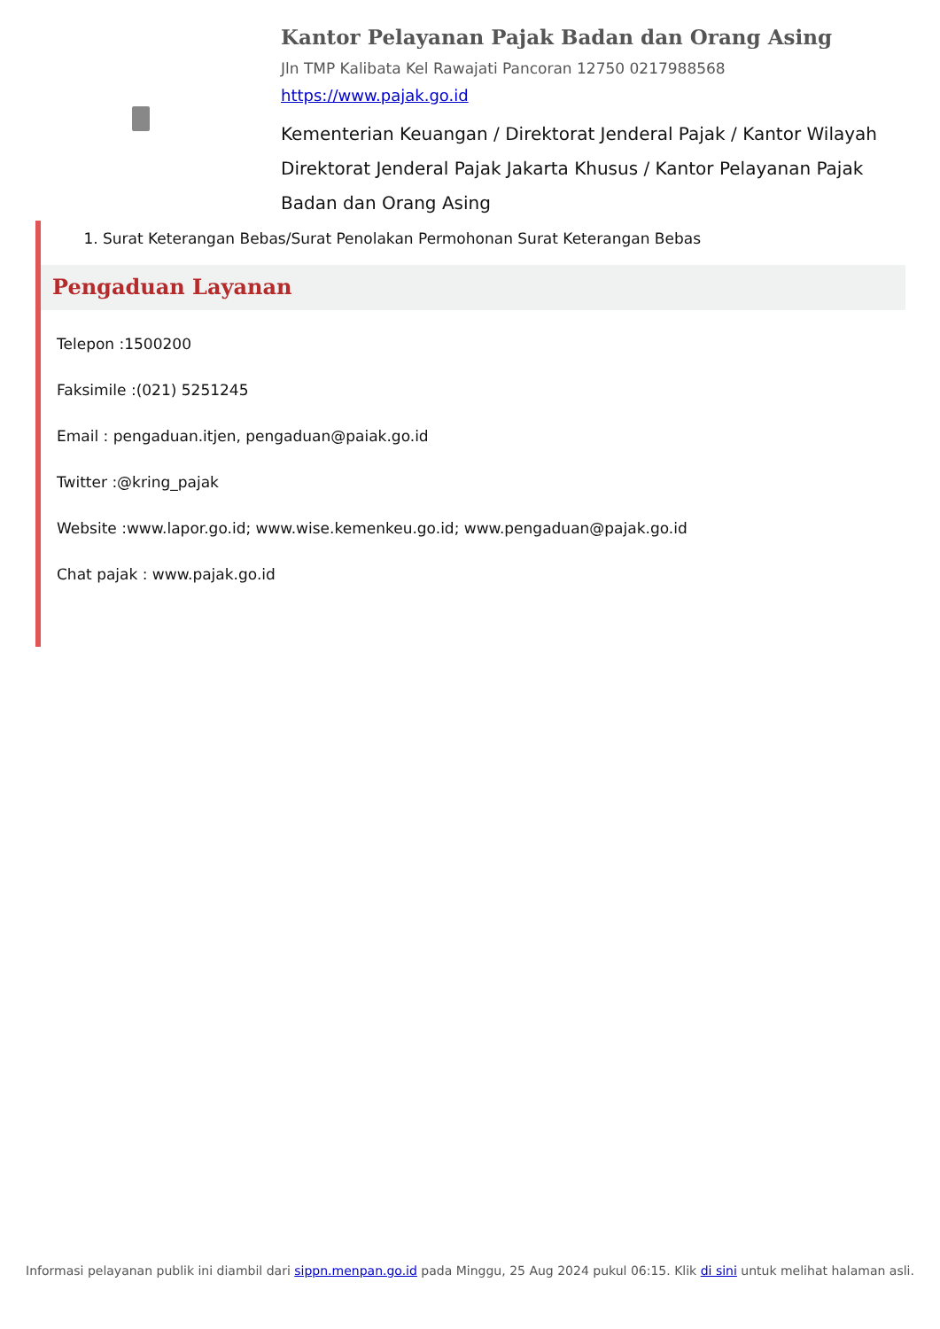Kantor Pelayanan Pajak Badan dan Orang Asing
Jln TMP Kalibata Kel Rawajati Pancoran 12750 0217988568
https://www.pajak.go.id
Kementerian Keuangan / Direktorat Jenderal Pajak / Kantor Wilayah Direktorat Jenderal Pajak Jakarta Khusus / Kantor Pelayanan Pajak Badan dan Orang Asing
1. Surat Keterangan Bebas/Surat Penolakan Permohonan Surat Keterangan Bebas
Pengaduan Layanan
Telepon :1500200
Faksimile :(021) 5251245
Email : pengaduan.itjen, pengaduan@paiak.go.id
Twitter :@kring_pajak
Website :www.lapor.go.id; www.wise.kemenkeu.go.id; www.pengaduan@pajak.go.id
Chat pajak : www.pajak.go.id
Informasi pelayanan publik ini diambil dari sippn.menpan.go.id pada Minggu, 25 Aug 2024 pukul 06:15. Klik di sini untuk melihat halaman asli.